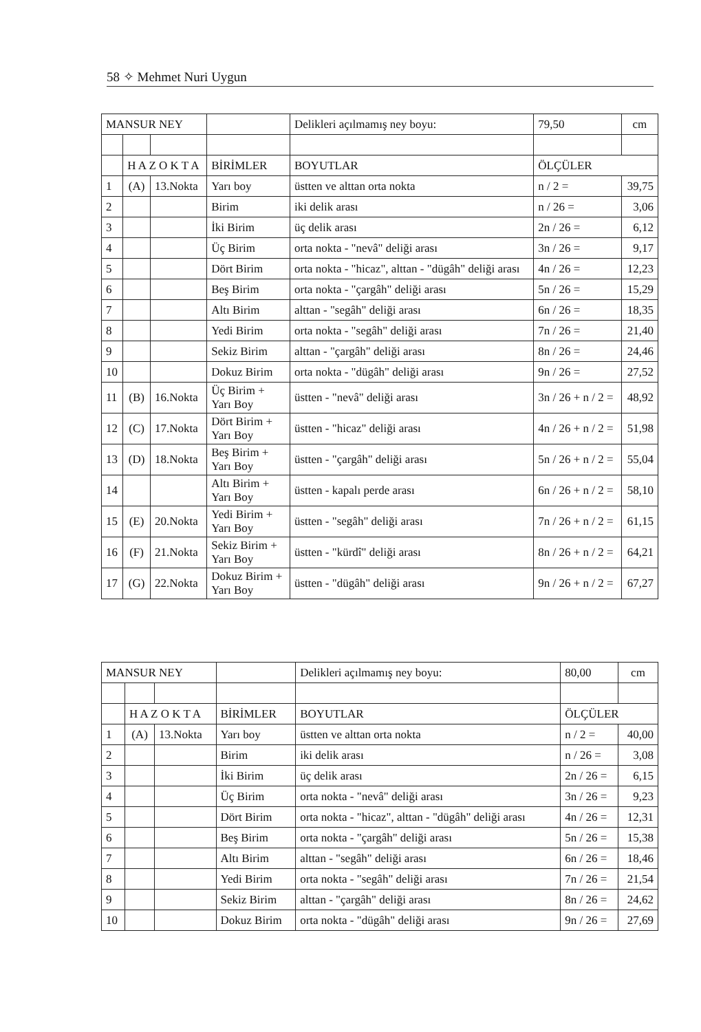58 ✧ Mehmet Nuri Uygun
| MANSUR NEY | | | | Delikleri açılmamış ney boyu: | 79,50 | cm |
| | H A Z O K T A | | BİRİMLER | BOYUTLAR | ÖLÇÜLER | |
| 1 | (A) | 13.Nokta | Yarı boy | üstten ve alttan orta nokta | n / 2 = | 39,75 |
| 2 | | | Birim | iki delik arası | n / 26 = | 3,06 |
| 3 | | | İki Birim | üç delik arası | 2n / 26 = | 6,12 |
| 4 | | | Üç Birim | orta nokta - "nevâ" deliği arası | 3n / 26 = | 9,17 |
| 5 | | | Dört Birim | orta nokta - "hicaz", alttan - "dügâh" deliği arası | 4n / 26 = | 12,23 |
| 6 | | | Beş Birim | orta nokta - "çargâh" deliği arası | 5n / 26 = | 15,29 |
| 7 | | | Altı Birim | alttan - "segâh" deliği arası | 6n / 26 = | 18,35 |
| 8 | | | Yedi Birim | orta nokta - "segâh" deliği arası | 7n / 26 = | 21,40 |
| 9 | | | Sekiz Birim | alttan - "çargâh" deliği arası | 8n / 26 = | 24,46 |
| 10 | | | Dokuz Birim | orta nokta - "dügâh" deliği arası | 9n / 26 = | 27,52 |
| 11 | (B) | 16.Nokta | Üç Birim + Yarı Boy | üstten - "nevâ" deliği arası | 3n / 26 + n / 2 = | 48,92 |
| 12 | (C) | 17.Nokta | Dört Birim + Yarı Boy | üstten - "hicaz" deliği arası | 4n / 26 + n / 2 = | 51,98 |
| 13 | (D) | 18.Nokta | Beş Birim + Yarı Boy | üstten - "çargâh" deliği arası | 5n / 26 + n / 2 = | 55,04 |
| 14 | | | Altı Birim + Yarı Boy | üstten - kapalı perde arası | 6n / 26 + n / 2 = | 58,10 |
| 15 | (E) | 20.Nokta | Yedi Birim + Yarı Boy | üstten - "segâh" deliği arası | 7n / 26 + n / 2 = | 61,15 |
| 16 | (F) | 21.Nokta | Sekiz Birim + Yarı Boy | üstten - "kürdî" deliği arası | 8n / 26 + n / 2 = | 64,21 |
| 17 | (G) | 22.Nokta | Dokuz Birim + Yarı Boy | üstten - "dügâh" deliği arası | 9n / 26 + n / 2 = | 67,27 |
| MANSUR NEY | | | | Delikleri açılmamış ney boyu: | 80,00 | cm |
| | H A Z O K T A | | BİRİMLER | BOYUTLAR | ÖLÇÜLER | |
| 1 | (A) | 13.Nokta | Yarı boy | üstten ve alttan orta nokta | n / 2 = | 40,00 |
| 2 | | | Birim | iki delik arası | n / 26 = | 3,08 |
| 3 | | | İki Birim | üç delik arası | 2n / 26 = | 6,15 |
| 4 | | | Üç Birim | orta nokta - "nevâ" deliği arası | 3n / 26 = | 9,23 |
| 5 | | | Dört Birim | orta nokta - "hicaz", alttan - "dügâh" deliği arası | 4n / 26 = | 12,31 |
| 6 | | | Beş Birim | orta nokta - "çargâh" deliği arası | 5n / 26 = | 15,38 |
| 7 | | | Altı Birim | alttan - "segâh" deliği arası | 6n / 26 = | 18,46 |
| 8 | | | Yedi Birim | orta nokta - "segâh" deliği arası | 7n / 26 = | 21,54 |
| 9 | | | Sekiz Birim | alttan - "çargâh" deliği arası | 8n / 26 = | 24,62 |
| 10 | | | Dokuz Birim | orta nokta - "dügâh" deliği arası | 9n / 26 = | 27,69 |